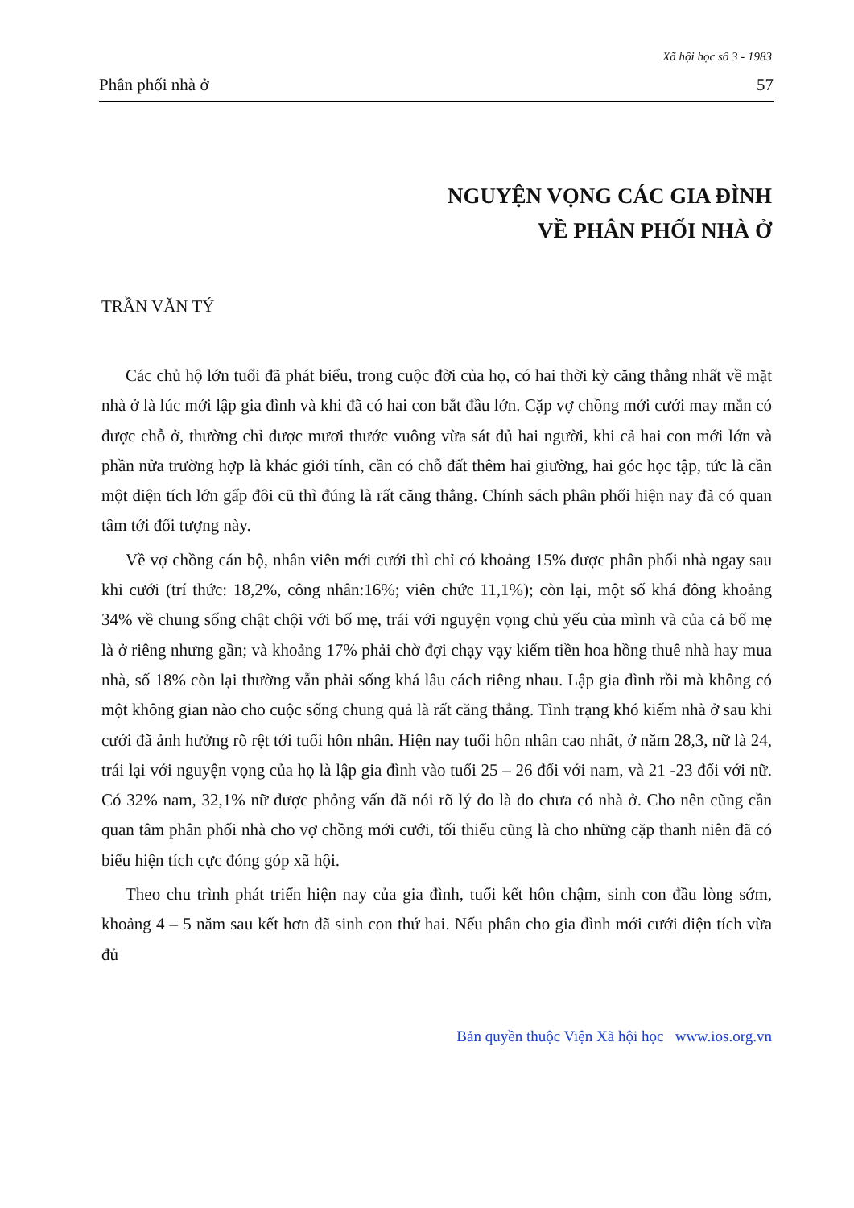Xã hội học số 3 - 1983
Phân phối nhà ở 57
NGUYỆN VỌNG CÁC GIA ĐÌNH
VỀ PHÂN PHỐI NHÀ Ở
TRẦN VĂN TÝ
Các chủ hộ lớn tuổi đã phát biểu, trong cuộc đời của họ, có hai thời kỳ căng thẳng nhất về mặt nhà ở là lúc mới lập gia đình và khi đã có hai con bắt đầu lớn. Cặp vợ chồng mới cưới may mắn có được chỗ ở, thường chỉ được mươi thước vuông vừa sát đủ hai người, khi cả hai con mới lớn và phần nửa trường hợp là khác giới tính, cần có chỗ đất thêm hai giường, hai góc học tập, tức là cần một diện tích lớn gấp đôi cũ thì đúng là rất căng thẳng. Chính sách phân phối hiện nay đã có quan tâm tới đối tượng này.
Về vợ chồng cán bộ, nhân viên mới cưới thì chỉ có khoảng 15% được phân phối nhà ngay sau khi cưới (trí thức: 18,2%, công nhân:16%; viên chức 11,1%); còn lại, một số khá đông khoảng 34% về chung sống chật chội với bố mẹ, trái với nguyện vọng chủ yếu của mình và của cả bố mẹ là ở riêng nhưng gần; và khoảng 17% phải chờ đợi chạy vạy kiếm tiền hoa hồng thuê nhà hay mua nhà, số 18% còn lại thường vẫn phải sống khá lâu cách riêng nhau. Lập gia đình rồi mà không có một không gian nào cho cuộc sống chung quả là rất căng thẳng. Tình trạng khó kiếm nhà ở sau khi cưới đã ảnh hưởng rõ rệt tới tuổi hôn nhân. Hiện nay tuổi hôn nhân cao nhất, ở năm 28,3, nữ là 24, trái lại với nguyện vọng của họ là lập gia đình vào tuổi 25 – 26 đối với nam, và 21 -23 đối với nữ. Có 32% nam, 32,1% nữ được phỏng vấn đã nói rõ lý do là do chưa có nhà ở. Cho nên cũng cần quan tâm phân phối nhà cho vợ chồng mới cưới, tối thiểu cũng là cho những cặp thanh niên đã có biểu hiện tích cực đóng góp xã hội.
Theo chu trình phát triển hiện nay của gia đình, tuổi kết hôn chậm, sinh con đầu lòng sớm, khoảng 4 – 5 năm sau kết hơn đã sinh con thứ hai. Nếu phân cho gia đình mới cưới diện tích vừa đủ
Bản quyền thuộc Viện Xã hội học www.ios.org.vn